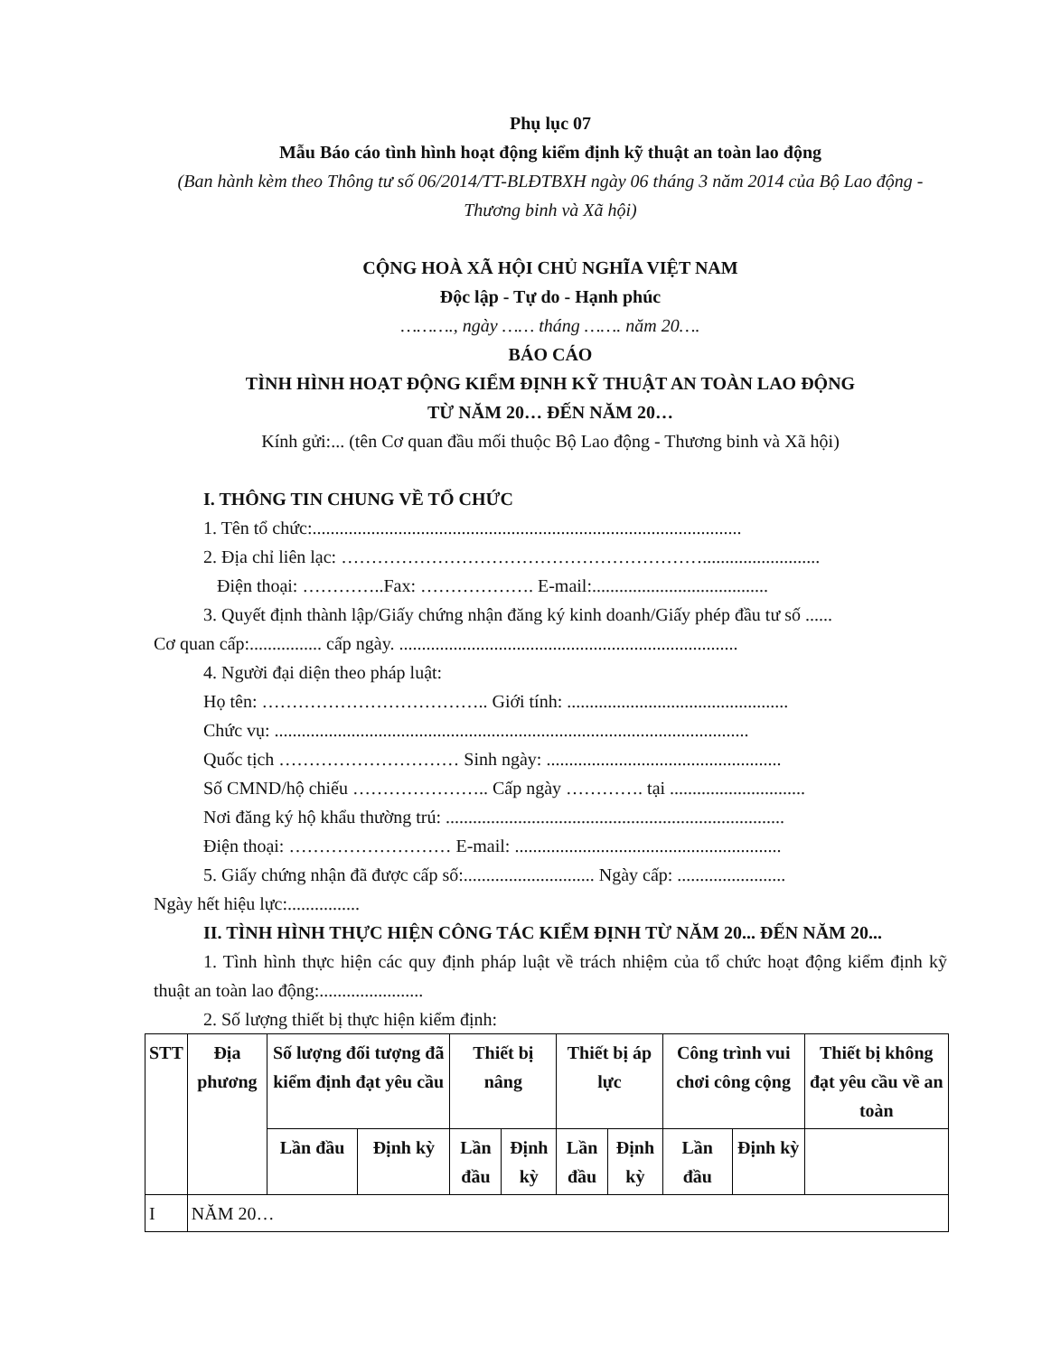Phụ lục 07
Mẫu Báo cáo tình hình hoạt động kiểm định kỹ thuật an toàn lao động
(Ban hành kèm theo Thông tư số 06/2014/TT-BLĐTBXH ngày 06 tháng 3 năm 2014 của Bộ Lao động - Thương binh và Xã hội)
CỘNG HOÀ XÃ HỘI CHỦ NGHĨA VIỆT NAM
Độc lập - Tự do - Hạnh phúc
………., ngày …… tháng ……. năm 20….
BÁO CÁO
TÌNH HÌNH HOẠT ĐỘNG KIỂM ĐỊNH KỸ THUẬT AN TOÀN LAO ĐỘNG
TỪ NĂM 20… ĐẾN NĂM 20…
Kính gửi:... (tên Cơ quan đầu mối thuộc Bộ Lao động - Thương binh và Xã hội)
I. THÔNG TIN CHUNG VỀ TỔ CHỨC
1. Tên tổ chức:...............................................................................................
2. Địa chỉ liên lạc: ……………………………………………………..........................
Điện thoại: …………..Fax: ………………. E-mail:.......................................
3. Quyết định thành lập/Giấy chứng nhận đăng ký kinh doanh/Giấy phép đầu tư số ......
Cơ quan cấp:................ cấp ngày. ...........................................................................
4. Người đại diện theo pháp luật:
Họ tên: ……………………………….. Giới tính: .................................................
Chức vụ: .........................................................................................................
Quốc tịch ………………………… Sinh ngày: ....................................................
Số CMND/hộ chiếu ………………….. Cấp ngày …………. tại ..............................
Nơi đăng ký hộ khẩu thường trú: ...........................................................................
Điện thoại: ……………………… E-mail: ...........................................................
5. Giấy chứng nhận đã được cấp số:............................. Ngày cấp: ........................
Ngày hết hiệu lực:................
II. TÌNH HÌNH THỰC HIỆN CÔNG TÁC KIỂM ĐỊNH TỪ NĂM 20... ĐẾN NĂM 20...
1. Tình hình thực hiện các quy định pháp luật về trách nhiệm của tổ chức hoạt động kiểm định kỹ thuật an toàn lao động:.......................
2. Số lượng thiết bị thực hiện kiểm định:
| STT | Địa phương | Số lượng đối tượng đã kiểm định đạt yêu cầu | | Thiết bị nâng | | Thiết bị áp lực | | Công trình vui chơi công cộng | | Thiết bị không đạt yêu cầu về an toàn |
| --- | --- | --- | --- | --- | --- | --- | --- | --- | --- | --- |
| | | Lần đầu | Định kỳ | Lần đầu | Định kỳ | Lần đầu | Định kỳ | Lần đầu | Định kỳ | |
| I | NĂM 20… | | | | | | | | | |